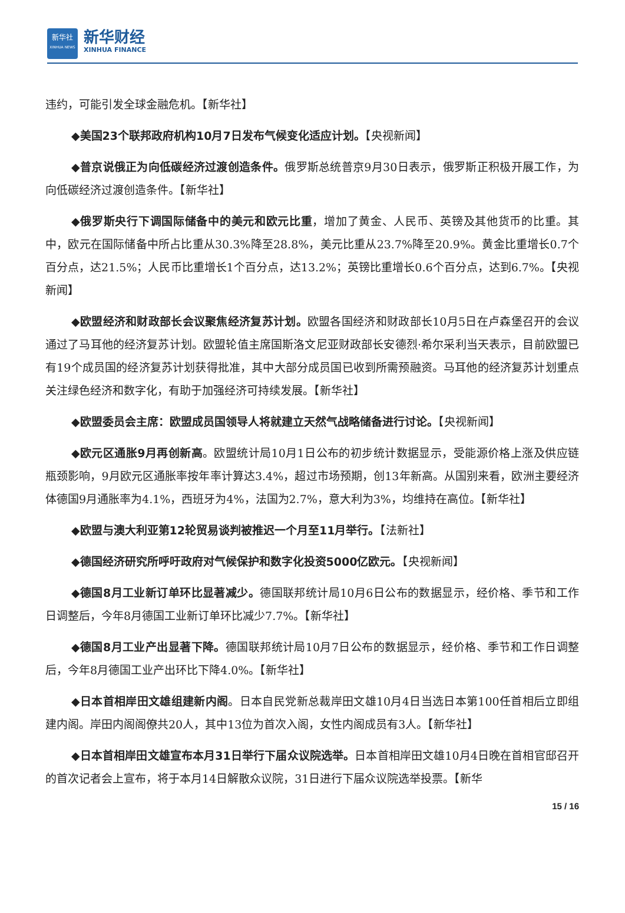新华社
XINHUA NEWS
新华财经
XINHUA FINANCE
违约，可能引发全球金融危机。【新华社】
◆美国23个联邦政府机构10月7日发布气候变化适应计划。【央视新闻】
◆普京说俄正为向低碳经济过渡创造条件。俄罗斯总统普京9月30日表示，俄罗斯正积极开展工作，为向低碳经济过渡创造条件。【新华社】
◆俄罗斯央行下调国际储备中的美元和欧元比重，增加了黄金、人民币、英镑及其他货币的比重。其中，欧元在国际储备中所占比重从30.3%降至28.8%，美元比重从23.7%降至20.9%。黄金比重增长0.7个百分点，达21.5%；人民币比重增长1个百分点，达13.2%；英镑比重增长0.6个百分点，达到6.7%。【央视新闻】
◆欧盟经济和财政部长会议聚焦经济复苏计划。欧盟各国经济和财政部长10月5日在卢森堡召开的会议通过了马耳他的经济复苏计划。欧盟轮值主席国斯洛文尼亚财政部长安德烈·希尔采利当天表示，目前欧盟已有19个成员国的经济复苏计划获得批准，其中大部分成员国已收到所需预融资。马耳他的经济复苏计划重点关注绿色经济和数字化，有助于加强经济可持续发展。【新华社】
◆欧盟委员会主席：欧盟成员国领导人将就建立天然气战略储备进行讨论。【央视新闻】
◆欧元区通胀9月再创新高。欧盟统计局10月1日公布的初步统计数据显示，受能源价格上涨及供应链瓶颈影响，9月欧元区通胀率按年率计算达3.4%，超过市场预期，创13年新高。从国别来看，欧洲主要经济体德国9月通胀率为4.1%，西班牙为4%，法国为2.7%，意大利为3%，均维持在高位。【新华社】
◆欧盟与澳大利亚第12轮贸易谈判被推迟一个月至11月举行。【法新社】
◆德国经济研究所呼吁政府对气候保护和数字化投资5000亿欧元。【央视新闻】
◆德国8月工业新订单环比显著减少。德国联邦统计局10月6日公布的数据显示，经价格、季节和工作日调整后，今年8月德国工业新订单环比减少7.7%。【新华社】
◆德国8月工业产出显著下降。德国联邦统计局10月7日公布的数据显示，经价格、季节和工作日调整后，今年8月德国工业产出环比下降4.0%。【新华社】
◆日本首相岸田文雄组建新内阁。日本自民党新总裁岸田文雄10月4日当选日本第100任首相后立即组建内阁。岸田内阁阁僚共20人，其中13位为首次入阁，女性内阁成员有3人。【新华社】
◆日本首相岸田文雄宣布本月31日举行下届众议院选举。日本首相岸田文雄10月4日晚在首相官邸召开的首次记者会上宣布，将于本月14日解散众议院，31日进行下届众议院选举投票。【新华
15 / 16